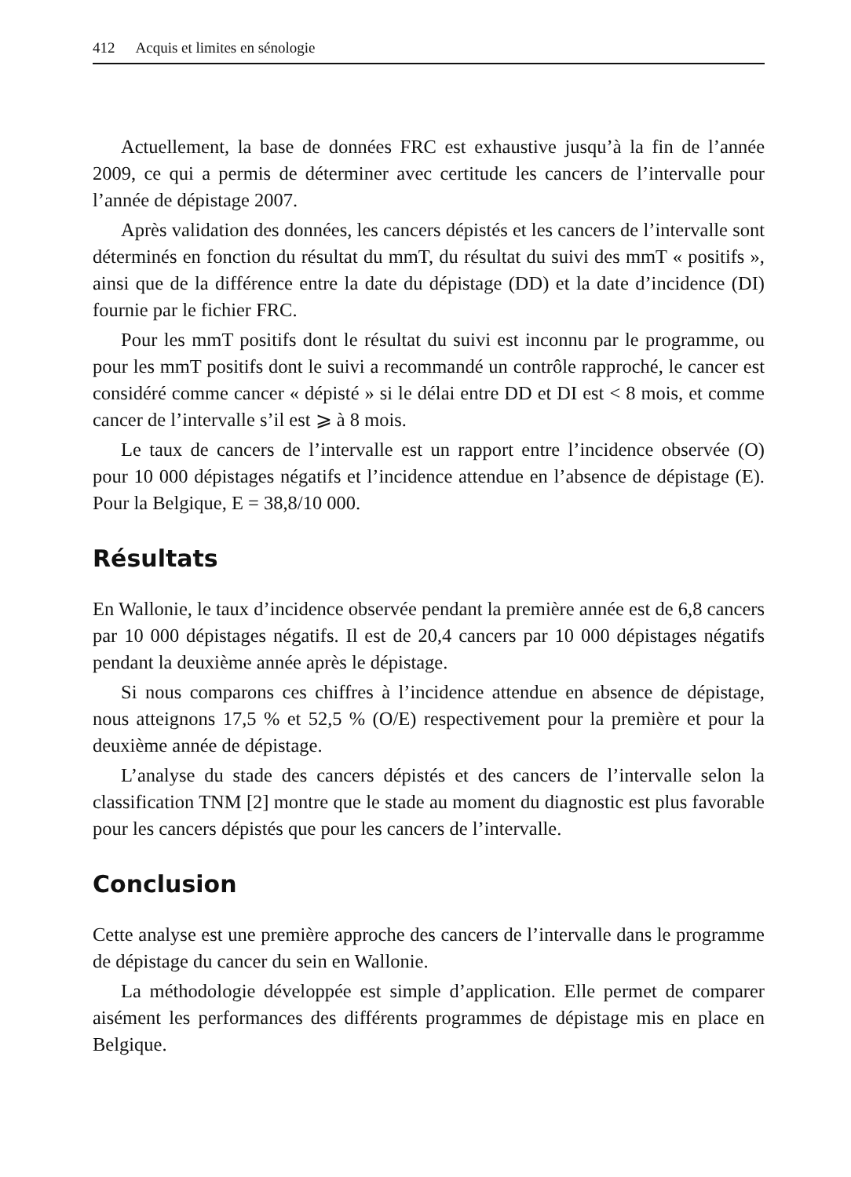412 Acquis et limites en sénologie
Actuellement, la base de données FRC est exhaustive jusqu’à la fin de l’année 2009, ce qui a permis de déterminer avec certitude les cancers de l’intervalle pour l’année de dépistage 2007.
Après validation des données, les cancers dépistés et les cancers de l’intervalle sont déterminés en fonction du résultat du mmT, du résultat du suivi des mmT « positifs », ainsi que de la différence entre la date du dépistage (DD) et la date d’incidence (DI) fournie par le fichier FRC.
Pour les mmT positifs dont le résultat du suivi est inconnu par le programme, ou pour les mmT positifs dont le suivi a recommandé un contrôle rapproché, le cancer est considéré comme cancer « dépisté » si le délai entre DD et DI est < 8 mois, et comme cancer de l’intervalle s’il est ⩾ à 8 mois.
Le taux de cancers de l’intervalle est un rapport entre l’incidence observée (O) pour 10 000 dépistages négatifs et l’incidence attendue en l’absence de dépistage (E). Pour la Belgique, E = 38,8/10 000.
Résultats
En Wallonie, le taux d’incidence observée pendant la première année est de 6,8 cancers par 10 000 dépistages négatifs. Il est de 20,4 cancers par 10 000 dépistages négatifs pendant la deuxième année après le dépistage.
Si nous comparons ces chiffres à l’incidence attendue en absence de dépistage, nous atteignons 17,5 % et 52,5 % (O/E) respectivement pour la première et pour la deuxième année de dépistage.
L’analyse du stade des cancers dépistés et des cancers de l’intervalle selon la classification TNM [2] montre que le stade au moment du diagnostic est plus favorable pour les cancers dépistés que pour les cancers de l’intervalle.
Conclusion
Cette analyse est une première approche des cancers de l’intervalle dans le programme de dépistage du cancer du sein en Wallonie.
La méthodologie développée est simple d’application. Elle permet de comparer aisément les performances des différents programmes de dépistage mis en place en Belgique.